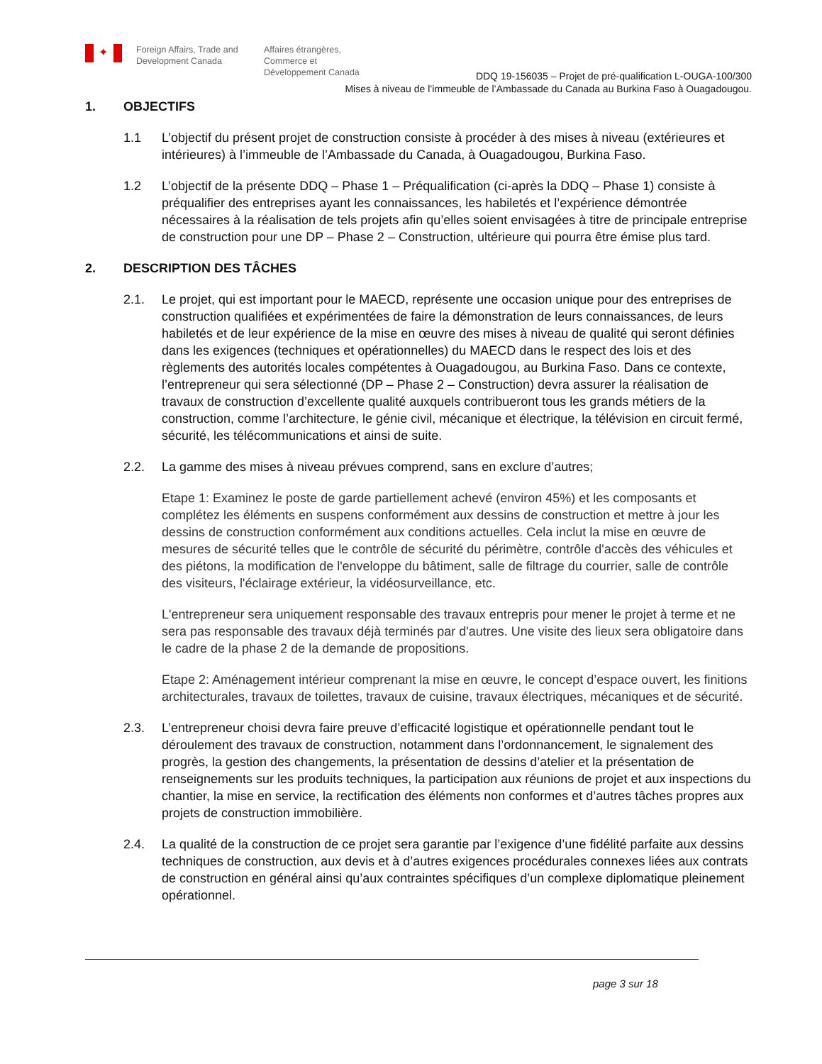✦
Foreign Affairs, Trade and Development Canada
Affaires étrangères, Commerce et Développement Canada
DDQ 19-156035 – Projet de pré-qualification L-OUGA-100/300
Mises à niveau de l’immeuble de l’Ambassade du Canada au Burkina Faso à Ouagadougou.
1. OBJECTIFS
1.1 L’objectif du présent projet de construction consiste à procéder à des mises à niveau (extérieures et intérieures) à l’immeuble de l’Ambassade du Canada, à Ouagadougou, Burkina Faso.
1.2 L’objectif de la présente DDQ – Phase 1 – Préqualification (ci-après la DDQ – Phase 1) consiste à préqualifier des entreprises ayant les connaissances, les habiletés et l’expérience démontrée nécessaires à la réalisation de tels projets afin qu’elles soient envisagées à titre de principale entreprise de construction pour une DP – Phase 2 – Construction, ultérieure qui pourra être émise plus tard.
2. DESCRIPTION DES TÂCHES
2.1. Le projet, qui est important pour le MAECD, représente une occasion unique pour des entreprises de construction qualifiées et expérimentées de faire la démonstration de leurs connaissances, de leurs habiletés et de leur expérience de la mise en œuvre des mises à niveau de qualité qui seront définies dans les exigences (techniques et opérationnelles) du MAECD dans le respect des lois et des règlements des autorités locales compétentes à Ouagadougou, au Burkina Faso. Dans ce contexte, l’entrepreneur qui sera sélectionné (DP – Phase 2 – Construction) devra assurer la réalisation de travaux de construction d’excellente qualité auxquels contribueront tous les grands métiers de la construction, comme l’architecture, le génie civil, mécanique et électrique, la télévision en circuit fermé, sécurité, les télécommunications et ainsi de suite.
2.2. La gamme des mises à niveau prévues comprend, sans en exclure d’autres;
Etape 1: Examinez le poste de garde partiellement achevé (environ 45%) et les composants et complétez les éléments en suspens conformément aux dessins de construction et mettre à jour les dessins de construction conformément aux conditions actuelles. Cela inclut la mise en œuvre de mesures de sécurité telles que le contrôle de sécurité du périmètre, contrôle d'accès des véhicules et des piétons, la modification de l'enveloppe du bâtiment, salle de filtrage du courrier, salle de contrôle des visiteurs, l'éclairage extérieur, la vidéosurveillance, etc.
L'entrepreneur sera uniquement responsable des travaux entrepris pour mener le projet à terme et ne sera pas responsable des travaux déjà terminés par d'autres. Une visite des lieux sera obligatoire dans le cadre de la phase 2 de la demande de propositions.
Etape 2: Aménagement intérieur comprenant la mise en œuvre, le concept d’espace ouvert, les finitions architecturales, travaux de toilettes, travaux de cuisine, travaux électriques, mécaniques et de sécurité.
2.3. L’entrepreneur choisi devra faire preuve d’efficacité logistique et opérationnelle pendant tout le déroulement des travaux de construction, notamment dans l’ordonnancement, le signalement des progrès, la gestion des changements, la présentation de dessins d’atelier et la présentation de renseignements sur les produits techniques, la participation aux réunions de projet et aux inspections du chantier, la mise en service, la rectification des éléments non conformes et d’autres tâches propres aux projets de construction immobilière.
2.4. La qualité de la construction de ce projet sera garantie par l’exigence d’une fidélité parfaite aux dessins techniques de construction, aux devis et à d’autres exigences procédurales connexes liées aux contrats de construction en général ainsi qu’aux contraintes spécifiques d’un complexe diplomatique pleinement opérationnel.
page 3 sur 18